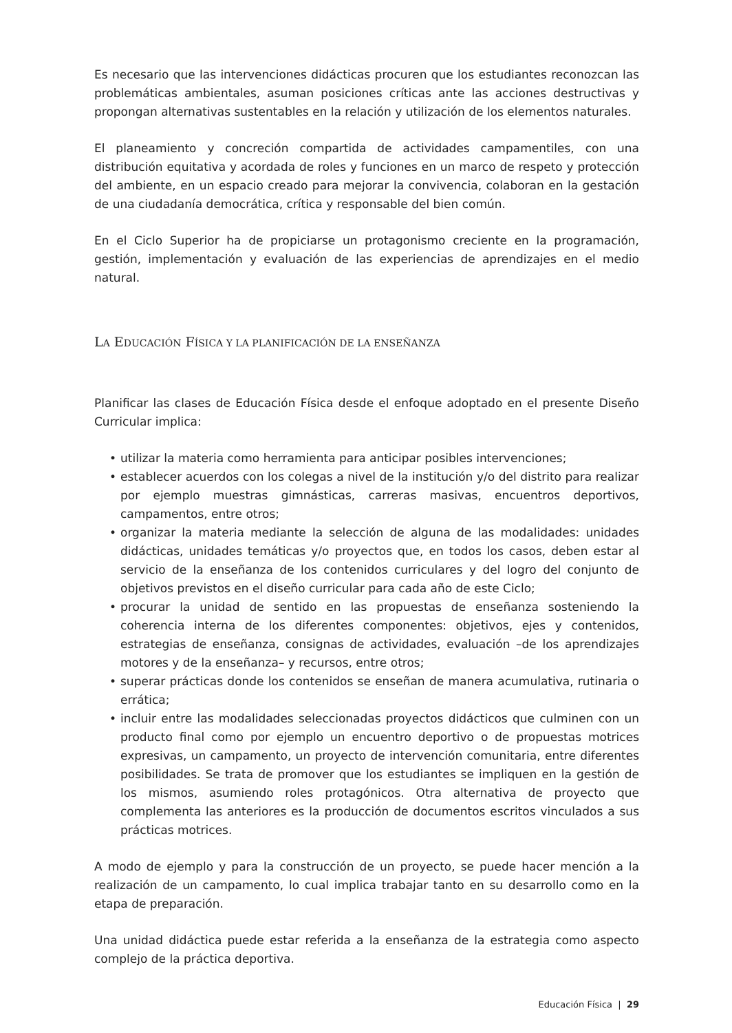Es necesario que las intervenciones didácticas procuren que los estudiantes reconozcan las problemáticas ambientales, asuman posiciones críticas ante las acciones destructivas y propongan alternativas sustentables en la relación y utilización de los elementos naturales.
El planeamiento y concreción compartida de actividades campamentiles, con una distribución equitativa y acordada de roles y funciones en un marco de respeto y protección del ambiente, en un espacio creado para mejorar la convivencia, colaboran en la gestación de una ciudadanía democrática, crítica y responsable del bien común.
En el Ciclo Superior ha de propiciarse un protagonismo creciente en la programación, gestión, implementación y evaluación de las experiencias de aprendizajes en el medio natural.
LA EDUCACIÓN FÍSICA Y LA PLANIFICACIÓN DE LA ENSEÑANZA
Planificar las clases de Educación Física desde el enfoque adoptado en el presente Diseño Curricular implica:
• utilizar la materia como herramienta para anticipar posibles intervenciones;
• establecer acuerdos con los colegas a nivel de la institución y/o del distrito para realizar por ejemplo muestras gimnásticas, carreras masivas, encuentros deportivos, campamentos, entre otros;
• organizar la materia mediante la selección de alguna de las modalidades: unidades didácticas, unidades temáticas y/o proyectos que, en todos los casos, deben estar al servicio de la enseñanza de los contenidos curriculares y del logro del conjunto de objetivos previstos en el diseño curricular para cada año de este Ciclo;
• procurar la unidad de sentido en las propuestas de enseñanza sosteniendo la coherencia interna de los diferentes componentes: objetivos, ejes y contenidos, estrategias de enseñanza, consignas de actividades, evaluación –de los aprendizajes motores y de la enseñanza– y recursos, entre otros;
• superar prácticas donde los contenidos se enseñan de manera acumulativa, rutinaria o errática;
• incluir entre las modalidades seleccionadas proyectos didácticos que culminen con un producto final como por ejemplo un encuentro deportivo o de propuestas motrices expresivas, un campamento, un proyecto de intervención comunitaria, entre diferentes posibilidades. Se trata de promover que los estudiantes se impliquen en la gestión de los mismos, asumiendo roles protagónicos. Otra alternativa de proyecto que complementa las anteriores es la producción de documentos escritos vinculados a sus prácticas motrices.
A modo de ejemplo y para la construcción de un proyecto, se puede hacer mención a la realización de un campamento, lo cual implica trabajar tanto en su desarrollo como en la etapa de preparación.
Una unidad didáctica puede estar referida a la enseñanza de la estrategia como aspecto complejo de la práctica deportiva.
Educación Física | 29